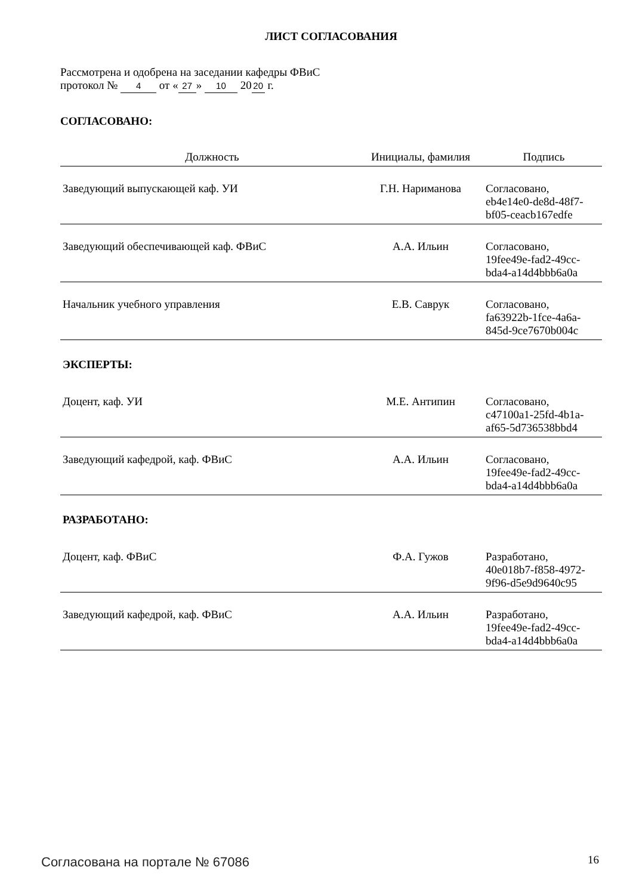ЛИСТ СОГЛАСОВАНИЯ
Рассмотрена и одобрена на заседании кафедры ФВиС
протокол № 4 от « 27 » 10 20 20 г.
СОГЛАСОВАНО:
| Должность | Инициалы, фамилия | Подпись |
| --- | --- | --- |
| Заведующий выпускающей каф. УИ | Г.Н. Нариманова | Согласовано, eb4e14e0-de8d-48f7- bf05-ceacb167edfe |
| Заведующий обеспечивающей каф. ФВиС | А.А. Ильин | Согласовано, 19fee49e-fad2-49cc- bda4-a14d4bbb6a0a |
| Начальник учебного управления | Е.В. Саврук | Согласовано, fa63922b-1fce-4a6a- 845d-9ce7670b004c |
| ЭКСПЕРТЫ: | | |
| Доцент, каф. УИ | М.Е. Антипин | Согласовано, c47100a1-25fd-4b1a- af65-5d736538bbd4 |
| Заведующий кафедрой, каф. ФВиС | А.А. Ильин | Согласовано, 19fee49e-fad2-49cc- bda4-a14d4bbb6a0a |
| РАЗРАБОТАНО: | | |
| Доцент, каф. ФВиС | Ф.А. Гужов | Разработано, 40e018b7-f858-4972- 9f96-d5e9d9640c95 |
| Заведующий кафедрой, каф. ФВиС | А.А. Ильин | Разработано, 19fee49e-fad2-49cc- bda4-a14d4bbb6a0a |
Согласована на портале № 67086 16